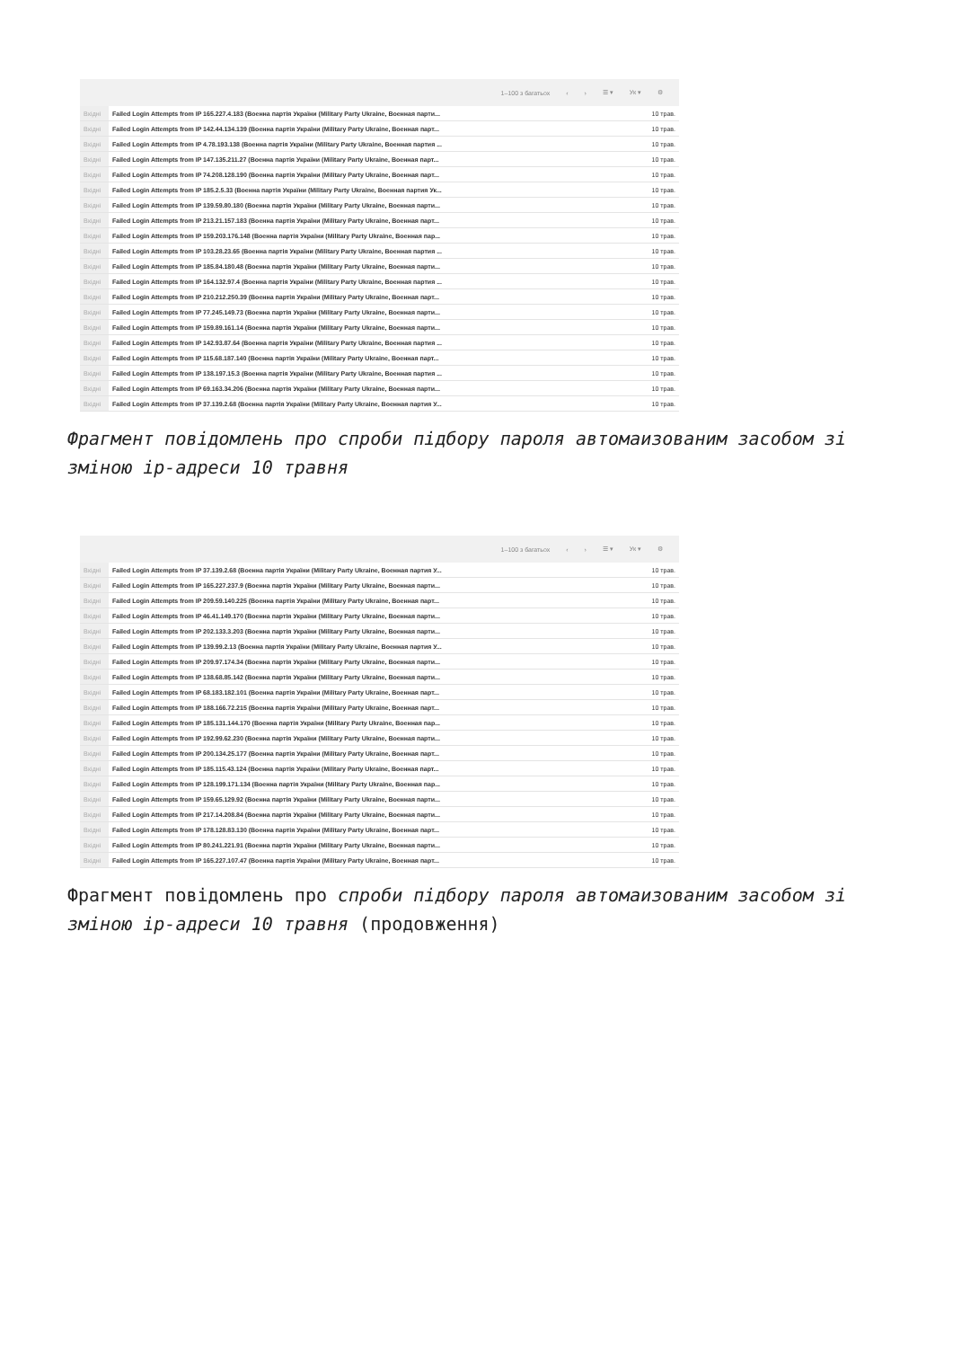1–100 з багатьох ‹ › ☰ ▾ Ук ▾ ⚙
| Вхідні | Failed Login Attempts from IP 165.227.4.183 (Военна партія України (Military Party Ukraine, Военная парти... | 10 трав. |
| Вхідні | Failed Login Attempts from IP 142.44.134.139 (Военна партія України (Military Party Ukraine, Военная парт... | 10 трав. |
| Вхідні | Failed Login Attempts from IP 4.78.193.138 (Военна партія України (Military Party Ukraine, Военная партия ... | 10 трав. |
| Вхідні | Failed Login Attempts from IP 147.135.211.27 (Военна партія України (Military Party Ukraine, Военная парт... | 10 трав. |
| Вхідні | Failed Login Attempts from IP 74.208.128.190 (Военна партія України (Military Party Ukraine, Военная парт... | 10 трав. |
| Вхідні | Failed Login Attempts from IP 185.2.5.33 (Военна партія України (Military Party Ukraine, Военная партия Ук... | 10 трав. |
| Вхідні | Failed Login Attempts from IP 139.59.80.180 (Военна партія України (Military Party Ukraine, Военная парти... | 10 трав. |
| Вхідні | Failed Login Attempts from IP 213.21.157.183 (Военна партія України (Military Party Ukraine, Военная парт... | 10 трав. |
| Вхідні | Failed Login Attempts from IP 159.203.176.148 (Военна партія України (Military Party Ukraine, Военная пар... | 10 трав. |
| Вхідні | Failed Login Attempts from IP 103.28.23.65 (Военна партія України (Military Party Ukraine, Военная партия ... | 10 трав. |
| Вхідні | Failed Login Attempts from IP 185.84.180.48 (Военна партія України (Military Party Ukraine, Военная парти... | 10 трав. |
| Вхідні | Failed Login Attempts from IP 164.132.97.4 (Военна партія України (Military Party Ukraine, Военная партия ... | 10 трав. |
| Вхідні | Failed Login Attempts from IP 210.212.250.39 (Военна партія України (Military Party Ukraine, Военная парт... | 10 трав. |
| Вхідні | Failed Login Attempts from IP 77.245.149.73 (Военна партія України (Military Party Ukraine, Военная парти... | 10 трав. |
| Вхідні | Failed Login Attempts from IP 159.89.161.14 (Военна партія України (Military Party Ukraine, Военная парти... | 10 трав. |
| Вхідні | Failed Login Attempts from IP 142.93.87.64 (Военна партія України (Military Party Ukraine, Военная партия ... | 10 трав. |
| Вхідні | Failed Login Attempts from IP 115.68.187.140 (Военна партія України (Military Party Ukraine, Военная парт... | 10 трав. |
| Вхідні | Failed Login Attempts from IP 138.197.15.3 (Военна партія України (Military Party Ukraine, Военная партия ... | 10 трав. |
| Вхідні | Failed Login Attempts from IP 69.163.34.206 (Военна партія України (Military Party Ukraine, Военная парти... | 10 трав. |
| Вхідні | Failed Login Attempts from IP 37.139.2.68 (Военна партія України (Military Party Ukraine, Военная партия У... | 10 трав. |
Фрагмент повідомлень про спроби підбору пароля автомаизованим засобом зі зміною ір-адреси 10 травня
1–100 з багатьох ‹ › ☰ ▾ Ук ▾ ⚙
| Вхідні | Failed Login Attempts from IP 37.139.2.68 (Военна партія України (Military Party Ukraine, Военная партия У... | 10 трав. |
| Вхідні | Failed Login Attempts from IP 165.227.237.9 (Военна партія України (Military Party Ukraine, Военная парти... | 10 трав. |
| Вхідні | Failed Login Attempts from IP 209.59.140.225 (Военна партія України (Military Party Ukraine, Военная парт... | 10 трав. |
| Вхідні | Failed Login Attempts from IP 46.41.149.170 (Военна партія України (Military Party Ukraine, Военная парти... | 10 трав. |
| Вхідні | Failed Login Attempts from IP 202.133.3.203 (Военна партія України (Military Party Ukraine, Военная парти... | 10 трав. |
| Вхідні | Failed Login Attempts from IP 139.99.2.13 (Военна партія України (Military Party Ukraine, Военная партия У... | 10 трав. |
| Вхідні | Failed Login Attempts from IP 209.97.174.34 (Военна партія України (Military Party Ukraine, Военная парти... | 10 трав. |
| Вхідні | Failed Login Attempts from IP 138.68.85.142 (Военна партія України (Military Party Ukraine, Военная парти... | 10 трав. |
| Вхідні | Failed Login Attempts from IP 68.183.182.101 (Военна партія України (Military Party Ukraine, Военная парт... | 10 трав. |
| Вхідні | Failed Login Attempts from IP 188.166.72.215 (Военна партія України (Military Party Ukraine, Военная парт... | 10 трав. |
| Вхідні | Failed Login Attempts from IP 185.131.144.170 (Военна партія України (Military Party Ukraine, Военная пар... | 10 трав. |
| Вхідні | Failed Login Attempts from IP 192.99.62.230 (Военна партія України (Military Party Ukraine, Военная парти... | 10 трав. |
| Вхідні | Failed Login Attempts from IP 200.134.25.177 (Военна партія України (Military Party Ukraine, Военная парт... | 10 трав. |
| Вхідні | Failed Login Attempts from IP 185.115.43.124 (Военна партія України (Military Party Ukraine, Военная парт... | 10 трав. |
| Вхідні | Failed Login Attempts from IP 128.199.171.134 (Военна партія України (Military Party Ukraine, Военная пар... | 10 трав. |
| Вхідні | Failed Login Attempts from IP 159.65.129.92 (Военна партія України (Military Party Ukraine, Военная парти... | 10 трав. |
| Вхідні | Failed Login Attempts from IP 217.14.208.84 (Военна партія України (Military Party Ukraine, Военная парти... | 10 трав. |
| Вхідні | Failed Login Attempts from IP 178.128.83.130 (Военна партія України (Military Party Ukraine, Военная парт... | 10 трав. |
| Вхідні | Failed Login Attempts from IP 80.241.221.91 (Военна партія України (Military Party Ukraine, Военная парти... | 10 трав. |
| Вхідні | Failed Login Attempts from IP 165.227.107.47 (Военна партія України (Military Party Ukraine, Военная парт... | 10 трав. |
Фрагмент повідомлень про спроби підбору пароля автомаизованим засобом зі зміною ір-адреси 10 травня (продовження)